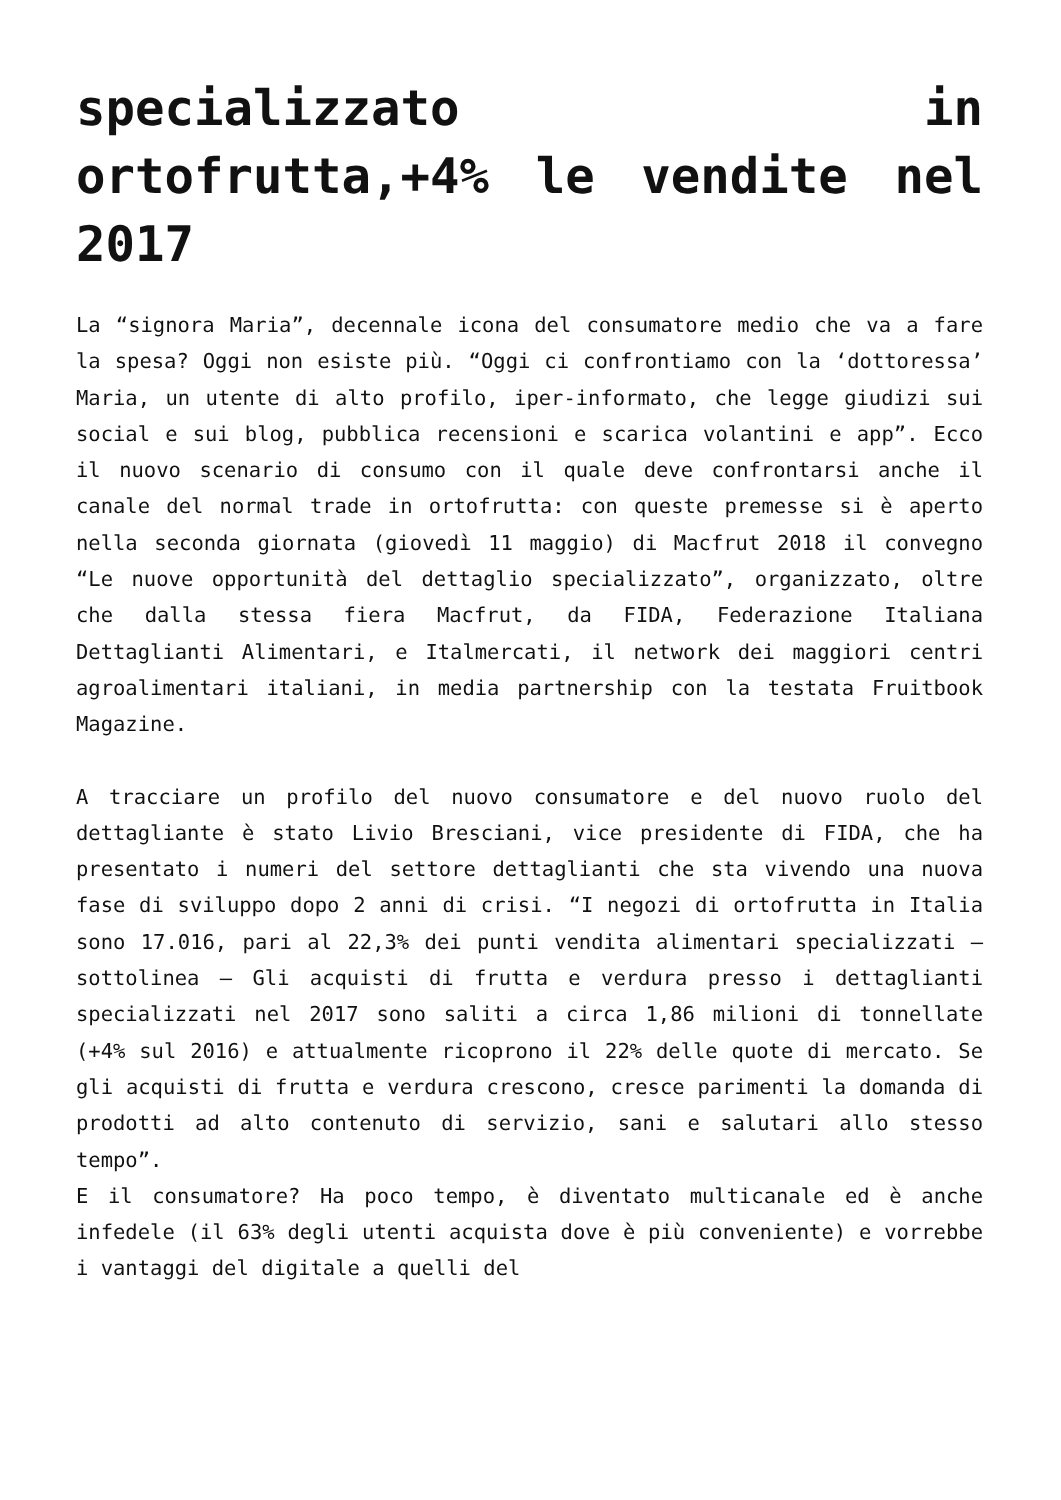specializzato in ortofrutta,+4% le vendite nel 2017
La “signora Maria”, decennale icona del consumatore medio che va a fare la spesa? Oggi non esiste più. “Oggi ci confrontiamo con la ‘dottoressa’ Maria, un utente di alto profilo, iper-informato, che legge giudizi sui social e sui blog, pubblica recensioni e scarica volantini e app”. Ecco il nuovo scenario di consumo con il quale deve confrontarsi anche il canale del normal trade in ortofrutta: con queste premesse si è aperto nella seconda giornata (giovedì 11 maggio) di Macfrut 2018 il convegno “Le nuove opportunità del dettaglio specializzato”, organizzato, oltre che dalla stessa fiera Macfrut, da FIDA, Federazione Italiana Dettaglianti Alimentari, e Italmercati, il network dei maggiori centri agroalimentari italiani, in media partnership con la testata Fruitbook Magazine.
A tracciare un profilo del nuovo consumatore e del nuovo ruolo del dettagliante è stato Livio Bresciani, vice presidente di FIDA, che ha presentato i numeri del settore dettaglianti che sta vivendo una nuova fase di sviluppo dopo 2 anni di crisi. “I negozi di ortofrutta in Italia sono 17.016, pari al 22,3% dei punti vendita alimentari specializzati – sottolinea – Gli acquisti di frutta e verdura presso i dettaglianti specializzati nel 2017 sono saliti a circa 1,86 milioni di tonnellate (+4% sul 2016) e attualmente ricoprono il 22% delle quote di mercato. Se gli acquisti di frutta e verdura crescono, cresce parimenti la domanda di prodotti ad alto contenuto di servizio, sani e salutari allo stesso tempo”.
E il consumatore? Ha poco tempo, è diventato multicanale ed è anche infedele (il 63% degli utenti acquista dove è più conveniente) e vorrebbe i vantaggi del digitale a quelli del